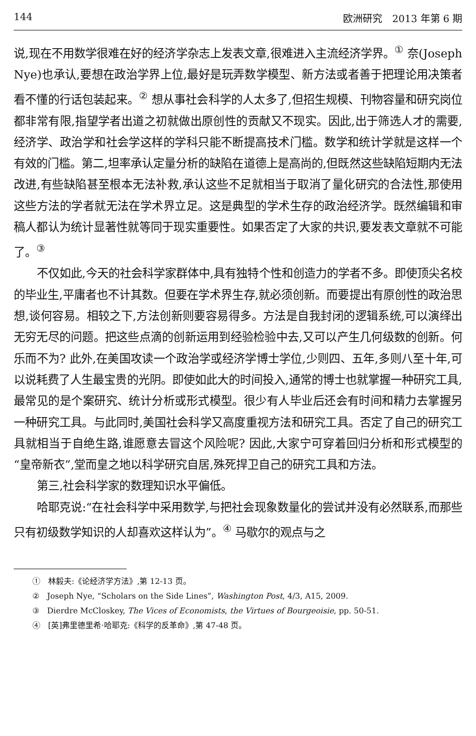144 欧洲研究　2013 年第 6 期
说,现在不用数学很难在好的经济学杂志上发表文章,很难进入主流经济学界。<sup>①</sup> 奈(Joseph Nye)也承认,要想在政治学界上位,最好是玩弄数学模型、新方法或者善于把理论用决策者看不懂的行话包装起来。<sup>②</sup> 想从事社会科学的人太多了,但招生规模、刊物容量和研究岗位都非常有限,指望学者出道之初就做出原创性的贡献又不现实。因此,出于筛选人才的需要,经济学、政治学和社会学这样的学科只能不断提高技术门槛。数学和统计学就是这样一个有效的门槛。第二,坦率承认定量分析的缺陷在道德上是高尚的,但既然这些缺陷短期内无法改进,有些缺陷甚至根本无法补救,承认这些不足就相当于取消了量化研究的合法性,那使用这些方法的学者就无法在学术界立足。这是典型的学术生存的政治经济学。既然编辑和审稿人都认为统计显著性就等同于现实重要性。如果否定了大家的共识,要发表文章就不可能了。<sup>③</sup>
不仅如此,今天的社会科学家群体中,具有独特个性和创造力的学者不多。即使顶尖名校的毕业生,平庸者也不计其数。但要在学术界生存,就必须创新。而要提出有原创性的政治思想,谈何容易。相较之下,方法创新则要容易得多。方法是自我封闭的逻辑系统,可以演绎出无穷无尽的问题。把这些点滴的创新运用到经验检验中去,又可以产生几何级数的创新。何乐而不为? 此外,在美国攻读一个政治学或经济学博士学位,少则四、五年,多则八至十年,可以说耗费了人生最宝贵的光阴。即使如此大的时间投入,通常的博士也就掌握一种研究工具,最常见的是个案研究、统计分析或形式模型。很少有人毕业后还会有时间和精力去掌握另一种研究工具。与此同时,美国社会科学又高度重视方法和研究工具。否定了自己的研究工具就相当于自绝生路,谁愿意去冒这个风险呢? 因此,大家宁可穿着回归分析和形式模型的“皇帝新衣”,堂而皇之地以科学研究自居,殊死捍卫自己的研究工具和方法。
第三,社会科学家的数理知识水平偏低。
哈耶克说:“在社会科学中采用数学,与把社会现象数量化的尝试并没有必然联系,而那些只有初级数学知识的人却喜欢这样认为”。<sup>④</sup> 马歇尔的观点与之
①　林毅夫:《论经济学方法》,第 12-13 页。
②　Joseph Nye, “Scholars on the Side Lines”, Washington Post, 4/3, A15, 2009.
③　Dierdre McCloskey, The Vices of Economists, the Virtues of Bourgeoisie, pp. 50-51.
④　[英]弗里德里希·哈耶克:《科学的反革命》,第 47-48 页。